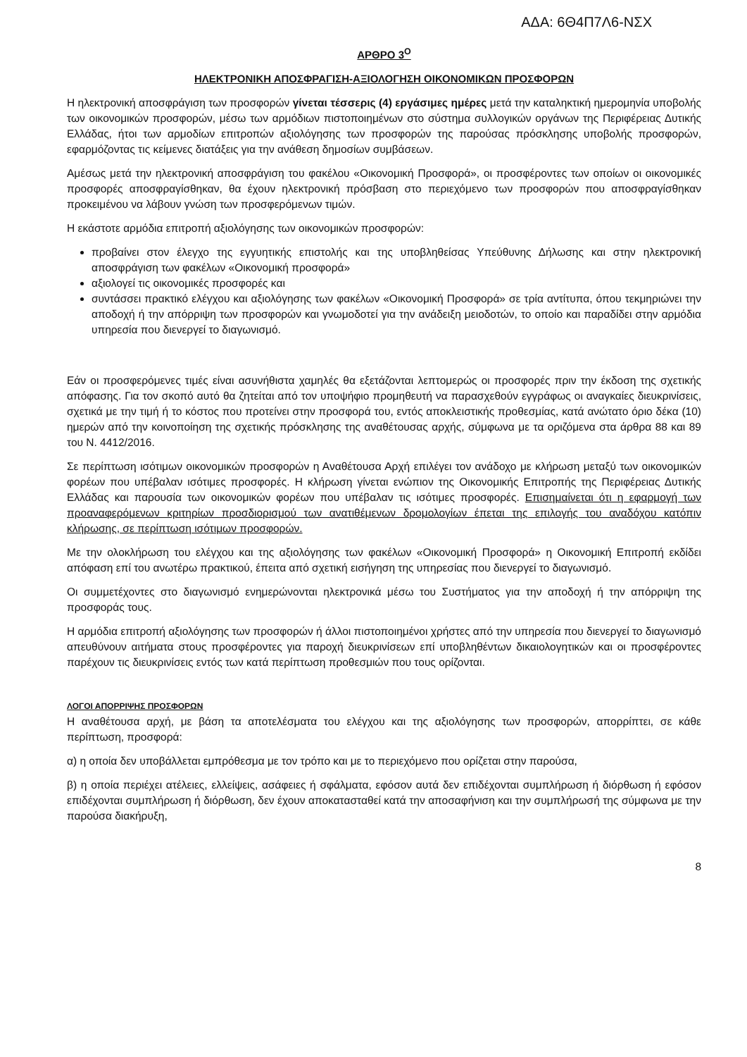ΑΔΑ: 6Θ4Π7Λ6-ΝΣΧ
ΑΡΘΡΟ 3<sup>Ο</sup>
ΗΛΕΚΤΡΟΝΙΚΗ ΑΠΟΣΦΡΑΓΙΣΗ-ΑΞΙΟΛΟΓΗΣΗ ΟΙΚΟΝΟΜΙΚΩΝ ΠΡΟΣΦΟΡΩΝ
Η ηλεκτρονική αποσφράγιση των προσφορών γίνεται τέσσερις (4) εργάσιμες ημέρες μετά την καταληκτική ημερομηνία υποβολής των οικονομικών προσφορών, μέσω των αρμόδιων πιστοποιημένων στο σύστημα συλλογικών οργάνων της Περιφέρειας Δυτικής Ελλάδας, ήτοι των αρμοδίων επιτροπών αξιολόγησης των προσφορών της παρούσας πρόσκλησης υποβολής προσφορών, εφαρμόζοντας τις κείμενες διατάξεις για την ανάθεση δημοσίων συμβάσεων.
Αμέσως μετά την ηλεκτρονική αποσφράγιση του φακέλου «Οικονομική Προσφορά», οι προσφέροντες των οποίων οι οικονομικές προσφορές αποσφραγίσθηκαν, θα έχουν ηλεκτρονική πρόσβαση στο περιεχόμενο των προσφορών που αποσφραγίσθηκαν προκειμένου να λάβουν γνώση των προσφερόμενων τιμών.
Η εκάστοτε αρμόδια επιτροπή αξιολόγησης των οικονομικών προσφορών:
προβαίνει στον έλεγχο της εγγυητικής επιστολής και της υποβληθείσας Υπεύθυνης Δήλωσης και στην ηλεκτρονική αποσφράγιση των φακέλων «Οικονομική προσφορά»
αξιολογεί τις οικονομικές προσφορές και
συντάσσει πρακτικό ελέγχου και αξιολόγησης των φακέλων «Οικονομική Προσφορά» σε τρία αντίτυπα, όπου τεκμηριώνει την αποδοχή ή την απόρριψη των προσφορών και γνωμοδοτεί για την ανάδειξη μειοδοτών, το οποίο και παραδίδει στην αρμόδια υπηρεσία που διενεργεί το διαγωνισμό.
Εάν οι προσφερόμενες τιμές είναι ασυνήθιστα χαμηλές θα εξετάζονται λεπτομερώς οι προσφορές πριν την έκδοση της σχετικής απόφασης. Για τον σκοπό αυτό θα ζητείται από τον υποψήφιο προμηθευτή να παρασχεθούν εγγράφως οι αναγκαίες διευκρινίσεις, σχετικά με την τιμή ή το κόστος που προτείνει στην προσφορά του, εντός αποκλειστικής προθεσμίας, κατά ανώτατο όριο δέκα (10) ημερών από την κοινοποίηση της σχετικής πρόσκλησης της αναθέτουσας αρχής, σύμφωνα με τα οριζόμενα στα άρθρα 88 και 89 του Ν. 4412/2016.
Σε περίπτωση ισότιμων οικονομικών προσφορών η Αναθέτουσα Αρχή επιλέγει τον ανάδοχο με κλήρωση μεταξύ των οικονομικών φορέων που υπέβαλαν ισότιμες προσφορές. Η κλήρωση γίνεται ενώπιον της Οικονομικής Επιτροπής της Περιφέρειας Δυτικής Ελλάδας και παρουσία των οικονομικών φορέων που υπέβαλαν τις ισότιμες προσφορές. Επισημαίνεται ότι η εφαρμογή των προαναφερόμενων κριτηρίων προσδιορισμού των ανατιθέμενων δρομολογίων έπεται της επιλογής του αναδόχου κατόπιν κλήρωσης, σε περίπτωση ισότιμων προσφορών.
Με την ολοκλήρωση του ελέγχου και της αξιολόγησης των φακέλων «Οικονομική Προσφορά» η Οικονομική Επιτροπή εκδίδει απόφαση επί του ανωτέρω πρακτικού, έπειτα από σχετική εισήγηση της υπηρεσίας που διενεργεί το διαγωνισμό.
Οι συμμετέχοντες στο διαγωνισμό ενημερώνονται ηλεκτρονικά μέσω του Συστήματος για την αποδοχή ή την απόρριψη της προσφοράς τους.
Η αρμόδια επιτροπή αξιολόγησης των προσφορών ή άλλοι πιστοποιημένοι χρήστες από την υπηρεσία που διενεργεί το διαγωνισμό απευθύνουν αιτήματα στους προσφέροντες για παροχή διευκρινίσεων επί υποβληθέντων δικαιολογητικών και οι προσφέροντες παρέχουν τις διευκρινίσεις εντός των κατά περίπτωση προθεσμιών που τους ορίζονται.
ΛΟΓΟΙ ΑΠΟΡΡΙΨΗΣ ΠΡΟΣΦΟΡΩΝ
Η αναθέτουσα αρχή, με βάση τα αποτελέσματα του ελέγχου και της αξιολόγησης των προσφορών, απορρίπτει, σε κάθε περίπτωση, προσφορά:
α) η οποία δεν υποβάλλεται εμπρόθεσμα με τον τρόπο και με το περιεχόμενο που ορίζεται στην παρούσα,
β) η οποία περιέχει ατέλειες, ελλείψεις, ασάφειες ή σφάλματα, εφόσον αυτά δεν επιδέχονται συμπλήρωση ή διόρθωση ή εφόσον επιδέχονται συμπλήρωση ή διόρθωση, δεν έχουν αποκατασταθεί κατά την αποσαφήνιση και την συμπλήρωσή της σύμφωνα με την παρούσα διακήρυξη,
8